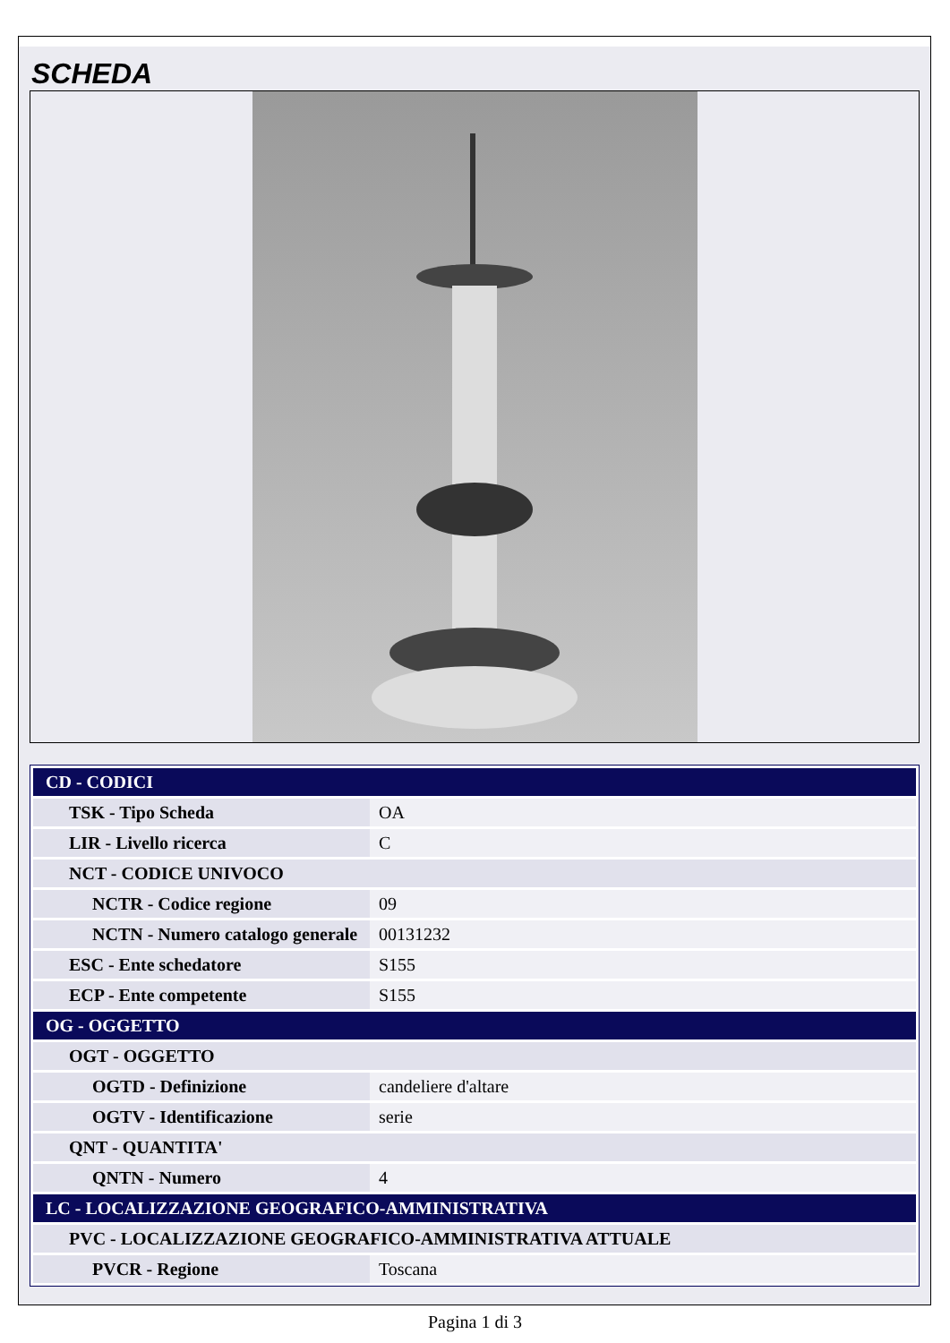SCHEDA
| CD - CODICI | |
| TSK - Tipo Scheda | OA |
| LIR - Livello ricerca | C |
| NCT - CODICE UNIVOCO | |
| NCTR - Codice regione | 09 |
| NCTN - Numero catalogo generale | 00131232 |
| ESC - Ente schedatore | S155 |
| ECP - Ente competente | S155 |
| OG - OGGETTO | |
| OGT - OGGETTO | |
| OGTD - Definizione | candeliere d'altare |
| OGTV - Identificazione | serie |
| QNT - QUANTITA' | |
| QNTN - Numero | 4 |
| LC - LOCALIZZAZIONE GEOGRAFICO-AMMINISTRATIVA | |
| PVC - LOCALIZZAZIONE GEOGRAFICO-AMMINISTRATIVA ATTUALE | |
| PVCR - Regione | Toscana |
Pagina 1 di 3